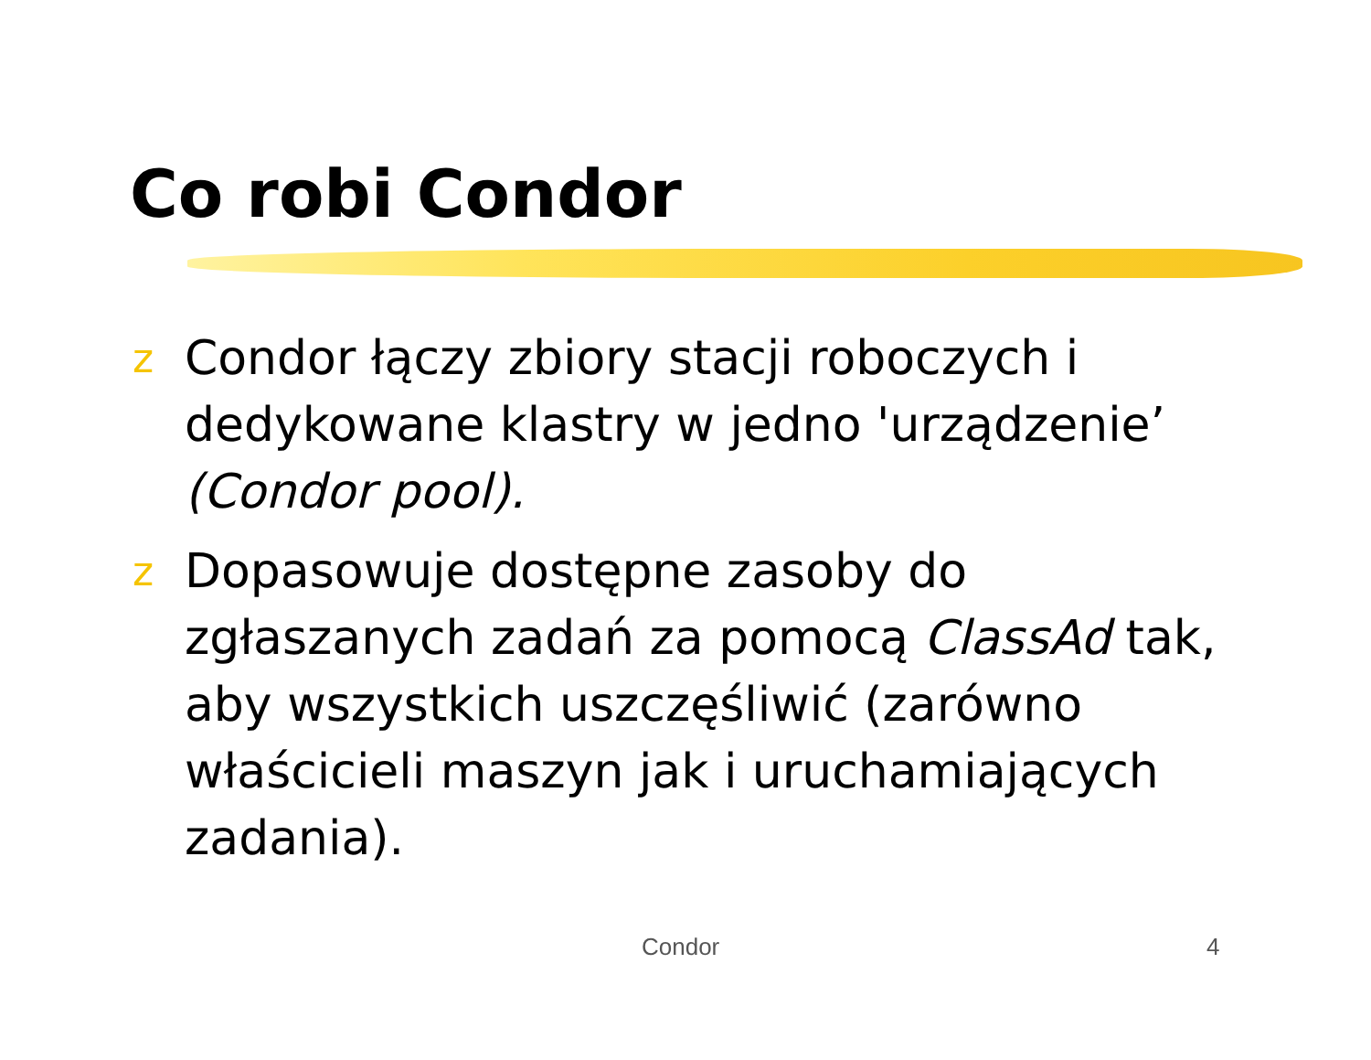Co robi Condor
z Condor łączy zbiory stacji roboczych i dedykowane klastry w jedno 'urządzenie’ (Condor pool).
z Dopasowuje dostępne zasoby do zgłaszanych zadań za pomocą ClassAd tak, aby wszystkich uszczęśliwić (zarówno właścicieli maszyn jak i uruchamiających zadania).
Condor 4